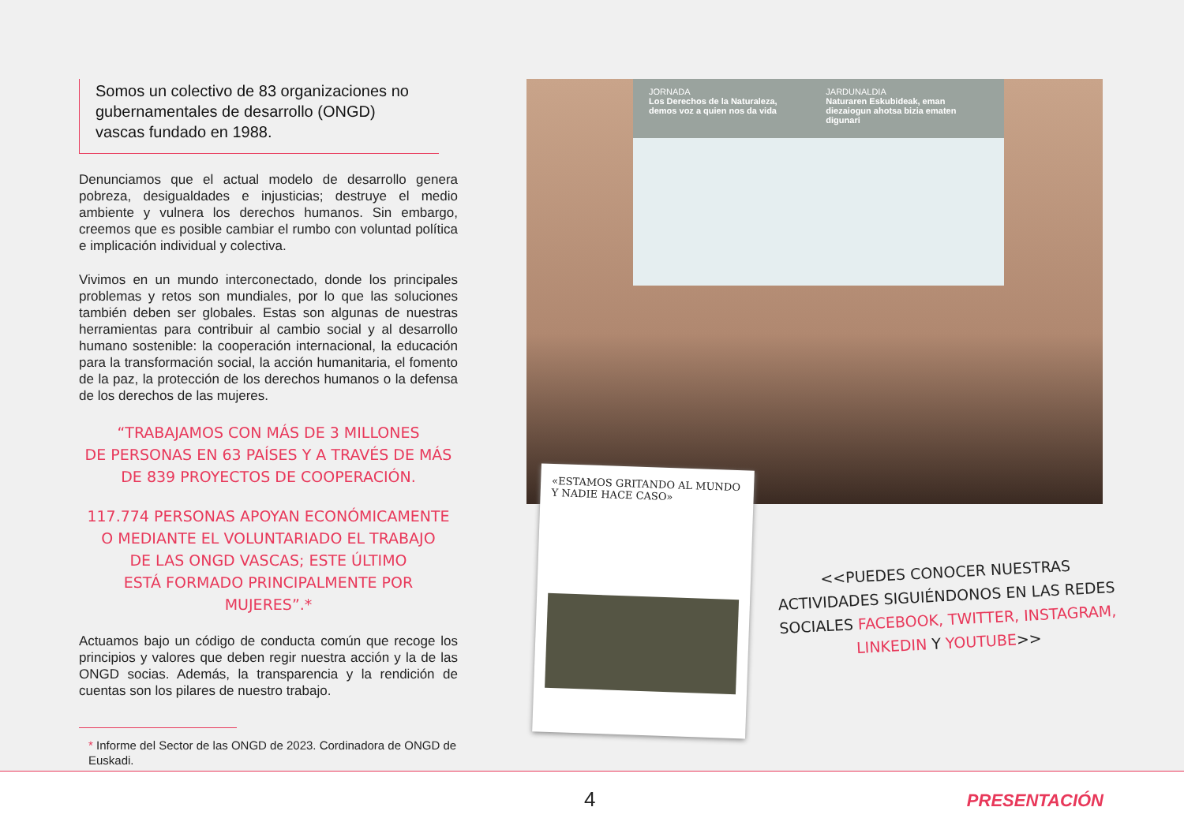Somos un colectivo de 83 organizaciones no gubernamentales de desarrollo (ONGD) vascas fundado en 1988.
Denunciamos que el actual modelo de desarrollo genera pobreza, desigualdades e injusticias; destruye el medio ambiente y vulnera los derechos humanos. Sin embargo, creemos que es posible cambiar el rumbo con voluntad política e implicación individual y colectiva.
Vivimos en un mundo interconectado, donde los principales problemas y retos son mundiales, por lo que las soluciones también deben ser globales. Estas son algunas de nuestras herramientas para contribuir al cambio social y al desarrollo humano sostenible: la cooperación internacional, la educación para la transformación social, la acción humanitaria, el fomento de la paz, la protección de los derechos humanos o la defensa de los derechos de las mujeres.
“TRABAJAMOS CON MÁS DE 3 MILLONES
DE PERSONAS EN 63 PAÍSES Y A TRAVÉS DE MÁS
DE 839 PROYECTOS DE COOPERACIÓN.
117.774 PERSONAS APOYAN ECONÓMICAMENTE
O MEDIANTE EL VOLUNTARIADO EL TRABAJO
DE LAS ONGD VASCAS; ESTE ÚLTIMO
ESTÁ FORMADO PRINCIPALMENTE POR MUJERES”.*
Actuamos bajo un código de conducta común que recoge los principios y valores que deben regir nuestra acción y la de las ONGD socias. Además, la transparencia y la rendición de cuentas son los pilares de nuestro trabajo.
* Informe del Sector de las ONGD de 2023. Cordinadora de ONGD de Euskadi.
JORNADA
Los Derechos de la Naturaleza, demos voz a quien nos da vida JARDUNALDIA
Naturaren Eskubideak, eman diezaiogun ahotsa bizia ematen digunari
«ESTAMOS GRITANDO AL MUNDO Y NADIE HACE CASO»
<<PUEDES CONOCER NUESTRAS ACTIVIDADES SIGUIÉNDONOS EN LAS REDES SOCIALES FACEBOOK, TWITTER, INSTAGRAM, LINKEDIN Y YOUTUBE>>
4 PRESENTACIÓN